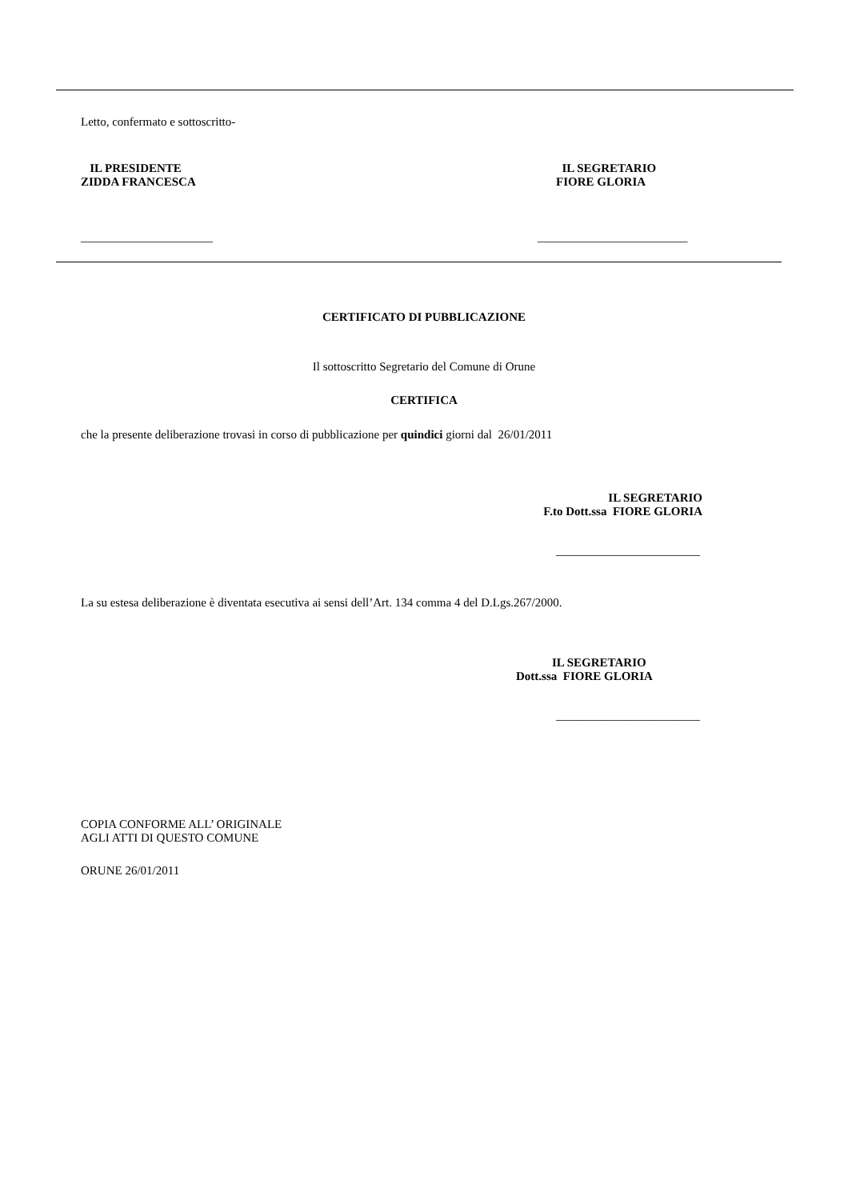Letto, confermato e sottoscritto-
IL PRESIDENTE
ZIDDA FRANCESCA
IL SEGRETARIO
FIORE GLORIA
______________________ _________________________
CERTIFICATO DI PUBBLICAZIONE
Il sottoscritto Segretario del Comune di Orune
CERTIFICA
che la presente deliberazione trovasi in corso di pubblicazione per quindici giorni dal 26/01/2011
IL SEGRETARIO
F.to Dott.ssa FIORE GLORIA
________________________
La su estesa deliberazione è diventata esecutiva ai sensi dell’Art. 134 comma 4 del D.Lgs.267/2000.
IL SEGRETARIO
Dott.ssa FIORE GLORIA
________________________
COPIA CONFORME ALL’ ORIGINALE
AGLI ATTI DI QUESTO COMUNE
ORUNE 26/01/2011